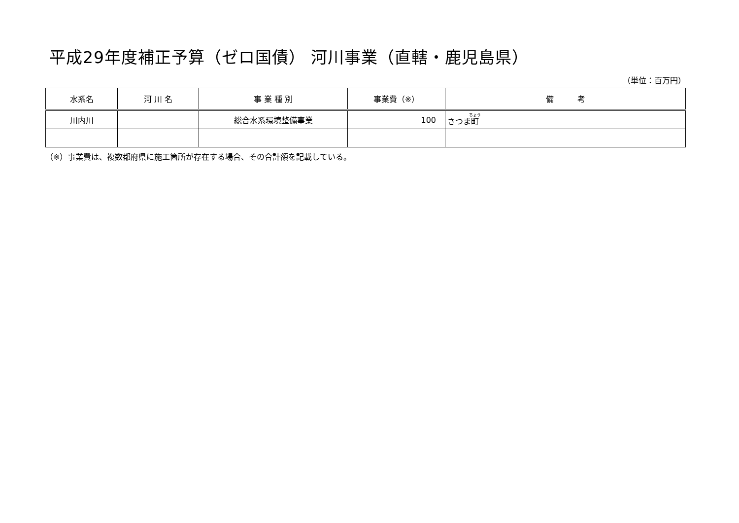平成29年度補正予算（ゼロ国債） 河川事業（直轄・鹿児島県）
（単位：百万円）
| 水系名 | 河 川 名 | 事 業 種 別 | 事業費（※） | 備 考 |
| --- | --- | --- | --- | --- |
| 川内川 | | 総合水系環境整備事業 | 100 | さつま 町 |
（※）事業費は、複数都府県に施工箇所が存在する場合、その合計額を記載している。